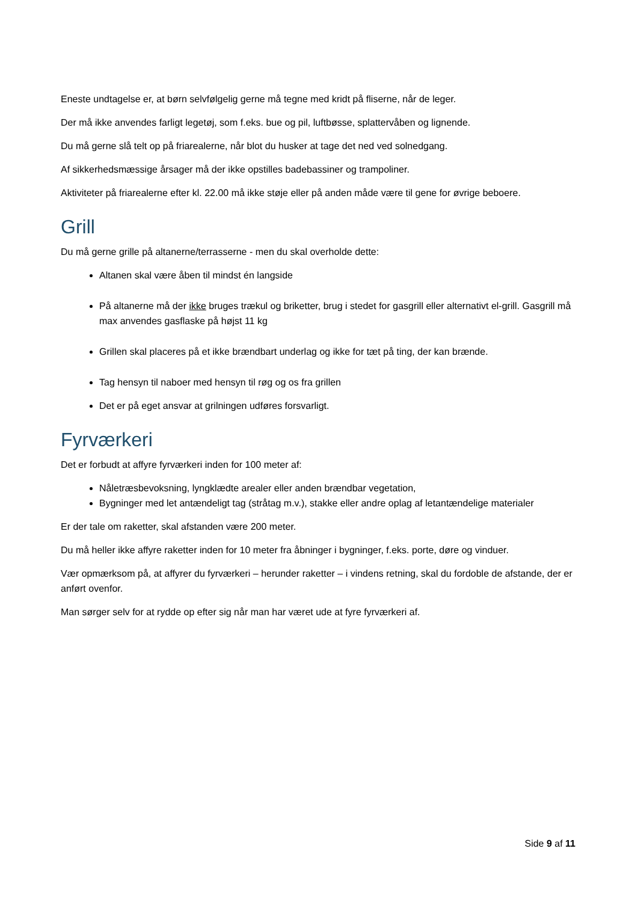Eneste undtagelse er, at børn selvfølgelig gerne må tegne med kridt på fliserne, når de leger.
Der må ikke anvendes farligt legetøj, som f.eks. bue og pil, luftbøsse, splattervåben og lignende.
Du må gerne slå telt op på friarealerne, når blot du husker at tage det ned ved solnedgang.
Af sikkerhedsmæssige årsager må der ikke opstilles badebassiner og trampoliner.
Aktiviteter på friarealerne efter kl. 22.00 må ikke støje eller på anden måde være til gene for øvrige beboere.
Grill
Du må gerne grille på altanerne/terrasserne - men du skal overholde dette:
Altanen skal være åben til mindst én langside
På altanerne må der ikke bruges trækul og briketter, brug i stedet for gasgrill eller alternativt el-grill. Gasgrill må max anvendes gasflaske på højst 11 kg
Grillen skal placeres på et ikke brændbart underlag og ikke for tæt på ting, der kan brænde.
Tag hensyn til naboer med hensyn til røg og os fra grillen
Det er på eget ansvar at grilningen udføres forsvarligt.
Fyrværkeri
Det er forbudt at affyre fyrværkeri inden for 100 meter af:
Nåletræsbevoksning, lyngklædte arealer eller anden brændbar vegetation,
Bygninger med let antændeligt tag (stråtag m.v.), stakke eller andre oplag af letantændelige materialer
Er der tale om raketter, skal afstanden være 200 meter.
Du må heller ikke affyre raketter inden for 10 meter fra åbninger i bygninger, f.eks. porte, døre og vinduer.
Vær opmærksom på, at affyrer du fyrværkeri – herunder raketter – i vindens retning, skal du fordoble de afstande, der er anført ovenfor.
Man sørger selv for at rydde op efter sig når man har været ude at fyre fyrværkeri af.
Side 9 af 11